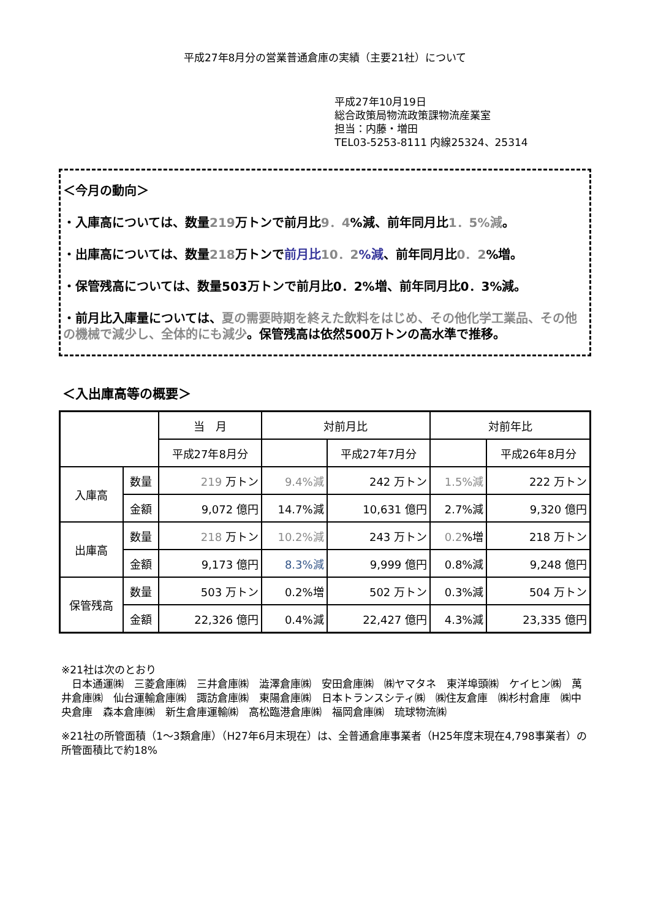平成27年8月分の営業普通倉庫の実績（主要21社）について
平成27年10月19日
総合政策局物流政策課物流産業室
担当：内藤・増田
TEL03-5253-8111 内線25324、25314
＜今月の動向＞
・入庫高については、数量219万トンで前月比9．4%減、前年同月比1．5%減。
・出庫高については、数量218万トンで前月比 10．2%減、前年同月比0．2%増。
・保管残高については、数量503万トンで前月比0．2%増、前年同月比0．3%減。
・前月比入庫量については、夏の需要時期を終えた飲料をはじめ、その他化学工業品、その他の機械で減少し、全体的にも減少。保管残高は依然500万トンの高水準で推移。
＜入出庫高等の概要＞
| | | 当 月 | 対前月比 | | 対前年比 | |
| --- | --- | --- | --- | --- | --- | --- |
| | | 平成27年8月分 | | 平成27年7月分 | | 平成26年8月分 |
| 入庫高 | 数量 | 219 万トン | 9.4%減 | 242 万トン | 1.5%減 | 222 万トン |
| | 金額 | 9,072 億円 | 14.7%減 | 10,631 億円 | 2.7%減 | 9,320 億円 |
| 出庫高 | 数量 | 218 万トン | 10.2%減 | 243 万トン | 0.2 %増 | 218 万トン |
| | 金額 | 9,173 億円 | 8.3%減 | 9,999 億円 | 0.8%減 | 9,248 億円 |
| 保管残高 | 数量 | 503 万トン | 0.2%増 | 502 万トン | 0.3%減 | 504 万トン |
| | 金額 | 22,326 億円 | 0.4%減 | 22,427 億円 | 4.3%減 | 23,335 億円 |
※21社は次のとおり
　日本通運㈱　三菱倉庫㈱　三井倉庫㈱　澁澤倉庫㈱　安田倉庫㈱　㈱ヤマタネ　東洋埠頭㈱　ケイヒン㈱　萬井倉庫㈱　仙台運輸倉庫㈱　諏訪倉庫㈱　東陽倉庫㈱　日本トランスシティ㈱　㈱住友倉庫　㈱杉村倉庫　㈱中央倉庫　森本倉庫㈱　新生倉庫運輸㈱　高松臨港倉庫㈱　福岡倉庫㈱　琉球物流㈱
※21社の所管面積（1～3類倉庫）（H27年6月末現在）は、全普通倉庫事業者（H25年度末現在4,798事業者）の所管面積比で約18%